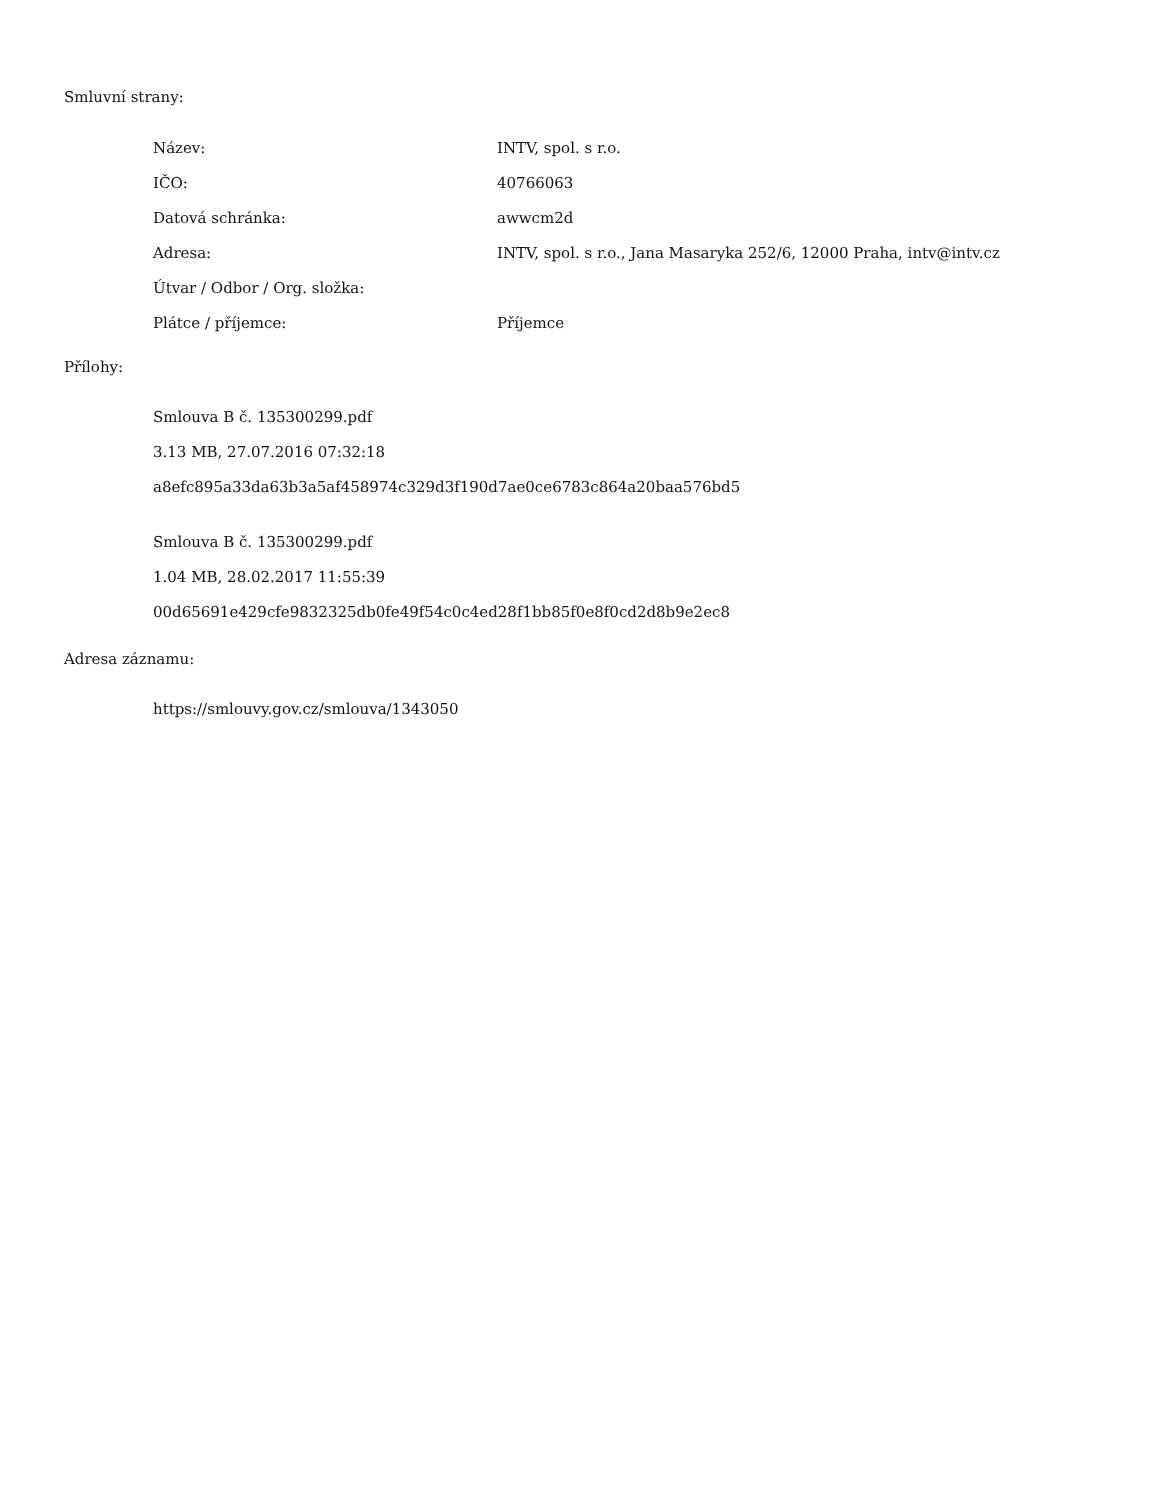Smluvní strany:
| Název: | INTV, spol. s r.o. |
| IČO: | 40766063 |
| Datová schránka: | awwcm2d |
| Adresa: | INTV, spol. s r.o., Jana Masaryka 252/6, 12000 Praha, intv@intv.cz |
| Útvar / Odbor / Org. složka: | |
| Plátce / příjemce: | Příjemce |
Přílohy:
Smlouva B č. 135300299.pdf
3.13 MB, 27.07.2016 07:32:18
a8efc895a33da63b3a5af458974c329d3f190d7ae0ce6783c864a20baa576bd5
Smlouva B č. 135300299.pdf
1.04 MB, 28.02.2017 11:55:39
00d65691e429cfe9832325db0fe49f54c0c4ed28f1bb85f0e8f0cd2d8b9e2ec8
Adresa záznamu:
https://smlouvy.gov.cz/smlouva/1343050